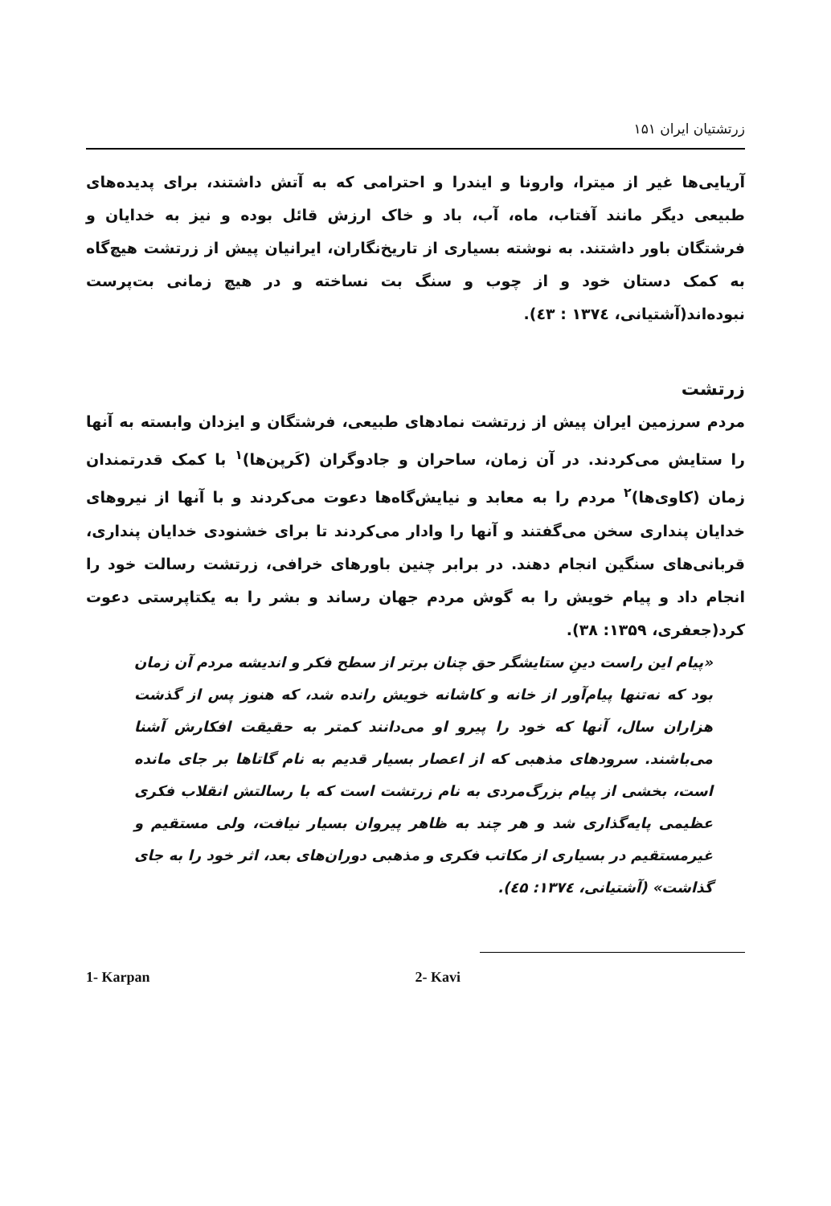زرتشتیان ایران ۱۵۱
آریایی‌ها غیر از میترا، وارونا و ایندرا و احترامی که به آتش داشتند، برای پدیده‌های طبیعی دیگر مانند آفتاب، ماه، آب، باد و خاک ارزش قائل بوده و نیز به خدایان و فرشتگان باور داشتند. به نوشته بسیاری از تاریخ‌نگاران، ایرانیان پیش از زرتشت هیچ‌گاه به کمک دستان خود و از چوب و سنگ بت نساخته و در هیچ زمانی بت‌پرست نبوده‌اند(آشتیانی، ۱۳۷٤ : ٤۳).
زرتشت
مردم سرزمین ایران پیش از زرتشت نمادهای طبیعی، فرشتگان و ایزدان وابسته به آنها را ستایش می‌کردند. در آن زمان، ساحران و جادوگران (کَرپن‌ها)<sup>۱</sup> با کمک قدرتمندان زمان (کاوی‌ها)<sup>۲</sup> مردم را به معابد و نیایش‌گاه‌ها دعوت می‌کردند و با آنها از نیروهای خدایان پنداری سخن می‌گفتند و آنها را وادار می‌کردند تا برای خشنودی خدایان پنداری، قربانی‌های سنگین انجام دهند. در برابر چنین باورهای خرافی، زرتشت رسالت خود را انجام داد و پیام خویش را به گوش مردم جهان رساند و بشر را به یکتاپرستی دعوت کرد(جعفری، ۱۳۵۹: ۳۸).
«پیام این راست دینِ ستایشگر حق چنان برتر از سطح فکر و اندیشه مردم آن زمان بود که نه‌تنها پیام‌آور از خانه و کاشانه خویش رانده شد، که هنوز پس از گذشت هزاران سال، آنها که خود را پیرو او می‌دانند کمتر به حقیقت افکارش آشنا می‌باشند. سرودهای مذهبی که از اعصار بسیار قدیم به نام گاتاها بر جای مانده است، بخشی از پیام بزرگ‌مردی به نام زرتشت است که با رسالتش انقلاب فکری عظیمی پایه‌گذاری شد و هر چند به ظاهر پیروان بسیار نیافت، ولی مستقیم و غیرمستقیم در بسیاری از مکاتب فکری و مذهبی دوران‌های بعد، اثر خود را به جای گذاشت» (آشتیانی، ۱۳۷٤: ٤۵).
1- Karpan 2- Kavi